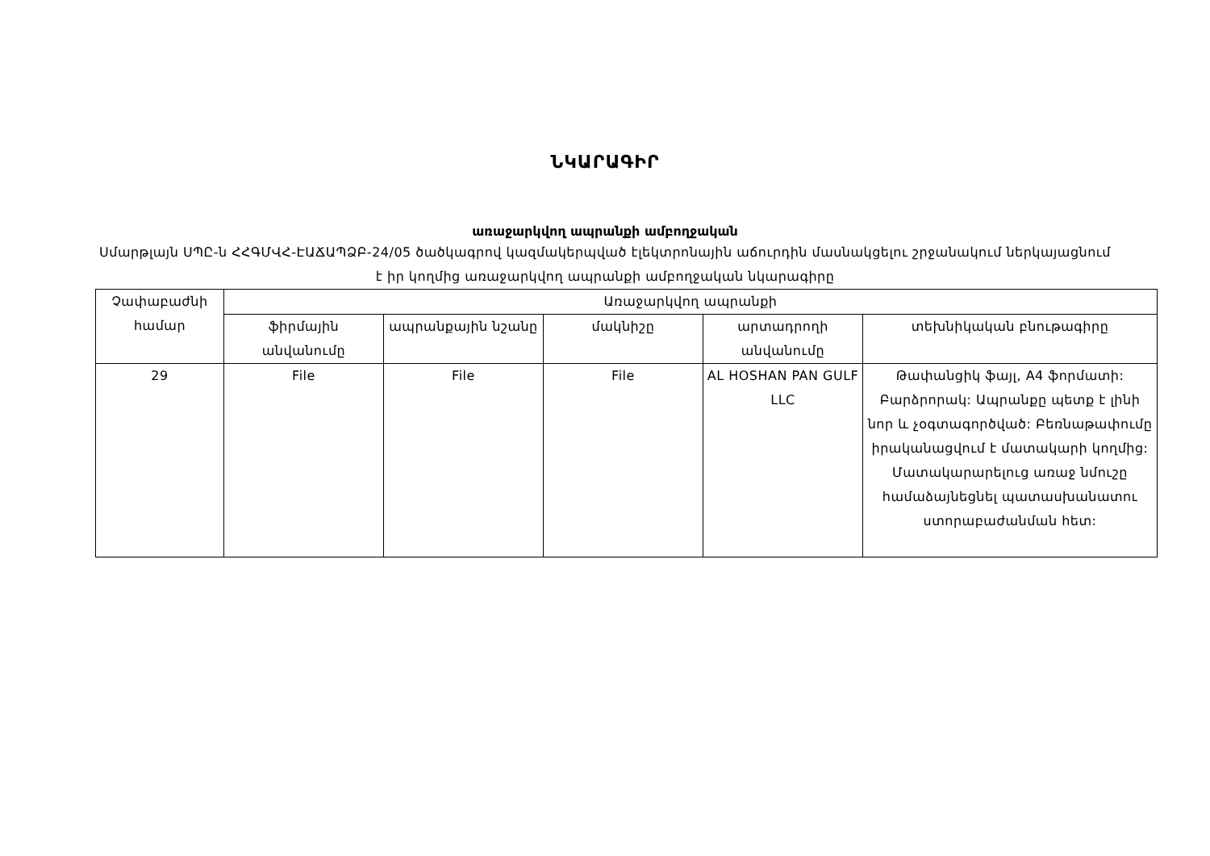ՆԿԱՐԱԳԻՐ
առաջարկվող ապրանքի ամբողջական
Սմարթլայն ՍՊԸ-ն ՀՀԳՄՎՀ-ԷԱՃԱՊՁԲ-24/05 ծածկագրով կազմակերպված էլեկտրոնային աճուրդին մասնակցելու շրջանակում ներկայացնում է իր կողմից առաջարկվող ապրանքի ամբողջական նկարագիրը
| Չափաբաժնի համար | Առաջարկվող ապրանքի | | | | |
| --- | --- | --- | --- | --- | --- |
| | ֆիրմային անվանումը | ապրանքային նշանը | մակնիշը | արտադրողի անվանումը | տեխնիկական բնութագիրը |
| 29 | File | File | File | AL HOSHAN PAN GULF LLC | Թափանցիկ ֆայլ, A4 ֆորմատի: Բարձրորակ: Ապրանքը պետք է լինի նոր և չօգտագործված: Բեռնաթափումը իրականացվում է մատակարի կողմից: Մատակարարելուց առաջ նմուշը համաձայնեցնել պատասխանատու ստորաբաժանման հետ: |